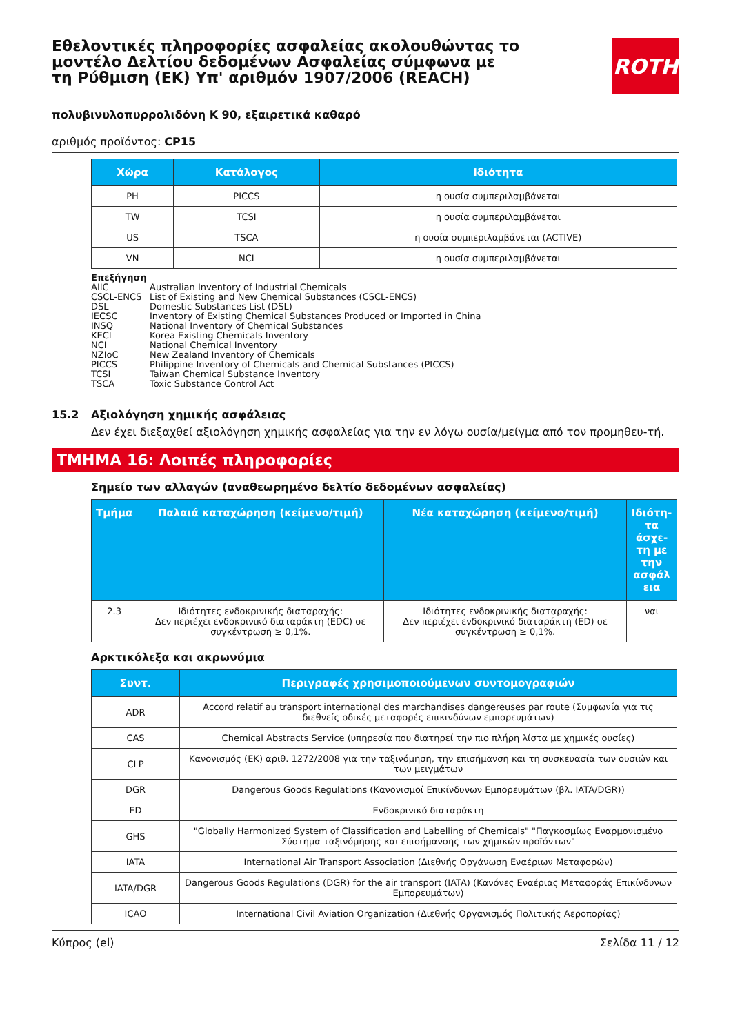Εθελοντικές πληροφορίες ασφαλείας ακολουθώντας το μοντέλο Δελτίου δεδομένων Ασφαλείας σύμφωνα με τη Ρύθμιση (ΕΚ) Υπ' αριθμόν 1907/2006 (REACH)
ROTH
πολυβινυλοπυρρολιδόνη K 90, εξαιρετικά καθαρό
αριθμός προϊόντος: CP15
| Χώρα | Κατάλογος | Ιδιότητα |
| --- | --- | --- |
| PH | PICCS | η ουσία συμπεριλαμβάνεται |
| TW | TCSI | η ουσία συμπεριλαμβάνεται |
| US | TSCA | η ουσία συμπεριλαμβάνεται (ACTIVE) |
| VN | NCI | η ουσία συμπεριλαμβάνεται |
Επεξήγηση
AIIC Australian Inventory of Industrial Chemicals
CSCL-ENCS List of Existing and New Chemical Substances (CSCL-ENCS)
DSL Domestic Substances List (DSL)
IECSC Inventory of Existing Chemical Substances Produced or Imported in China
INSQ National Inventory of Chemical Substances
KECI Korea Existing Chemicals Inventory
NCI National Chemical Inventory
NZIoC New Zealand Inventory of Chemicals
PICCS Philippine Inventory of Chemicals and Chemical Substances (PICCS)
TCSI Taiwan Chemical Substance Inventory
TSCA Toxic Substance Control Act
15.2 Αξιολόγηση χημικής ασφάλειας
Δεν έχει διεξαχθεί αξιολόγηση χημικής ασφαλείας για την εν λόγω ουσία/μείγμα από τον προμηθευ-τή.
ΤΜΗΜΑ 16: Λοιπές πληροφορίες
Σημείο των αλλαγών (αναθεωρημένο δελτίο δεδομένων ασφαλείας)
| Τμήμα | Παλαιά καταχώρηση (κείμενο/τιμή) | Νέα καταχώρηση (κείμενο/τιμή) | Ιδιότη-τα άσχε-τη με την ασφάλ εια |
| --- | --- | --- | --- |
| 2.3 | Ιδιότητες ενδοκρινικής διαταραχής: Δεν περιέχει ενδοκρινικό διαταράκτη (EDC) σε συγκέντρωση ≥ 0,1%. | Ιδιότητες ενδοκρινικής διαταραχής: Δεν περιέχει ενδοκρινικό διαταράκτη (ED) σε συγκέντρωση ≥ 0,1%. | ναι |
Αρκτικόλεξα και ακρωνύμια
| Συντ. | Περιγραφές χρησιμοποιούμενων συντομογραφιών |
| --- | --- |
| ADR | Accord relatif au transport international des marchandises dangereuses par route (Συμφωνία για τις διεθνείς οδικές μεταφορές επικινδύνων εμπορευμάτων) |
| CAS | Chemical Abstracts Service (υπηρεσία που διατηρεί την πιο πλήρη λίστα με χημικές ουσίες) |
| CLP | Κανονισμός (ΕΚ) αριθ. 1272/2008 για την ταξινόμηση, την επισήμανση και τη συσκευασία των ουσιών και των μειγμάτων |
| DGR | Dangerous Goods Regulations (Κανονισμοί Επικίνδυνων Εμπορευμάτων (βλ. IATA/DGR)) |
| ED | Ενδοκρινικό διαταράκτη |
| GHS | "Globally Harmonized System of Classification and Labelling of Chemicals" "Παγκοσμίως Εναρμονισμένο Σύστημα ταξινόμησης και επισήμανσης των χημικών προϊόντων" |
| IATA | International Air Transport Association (Διεθνής Οργάνωση Εναέριων Μεταφορών) |
| IATA/DGR | Dangerous Goods Regulations (DGR) for the air transport (IATA) (Κανόνες Εναέριας Μεταφοράς Επικίνδυνων Εμπορευμάτων) |
| ICAO | International Civil Aviation Organization (Διεθνής Οργανισμός Πολιτικής Αεροπορίας) |
Κύπρος (el) Σελίδα 11 / 12